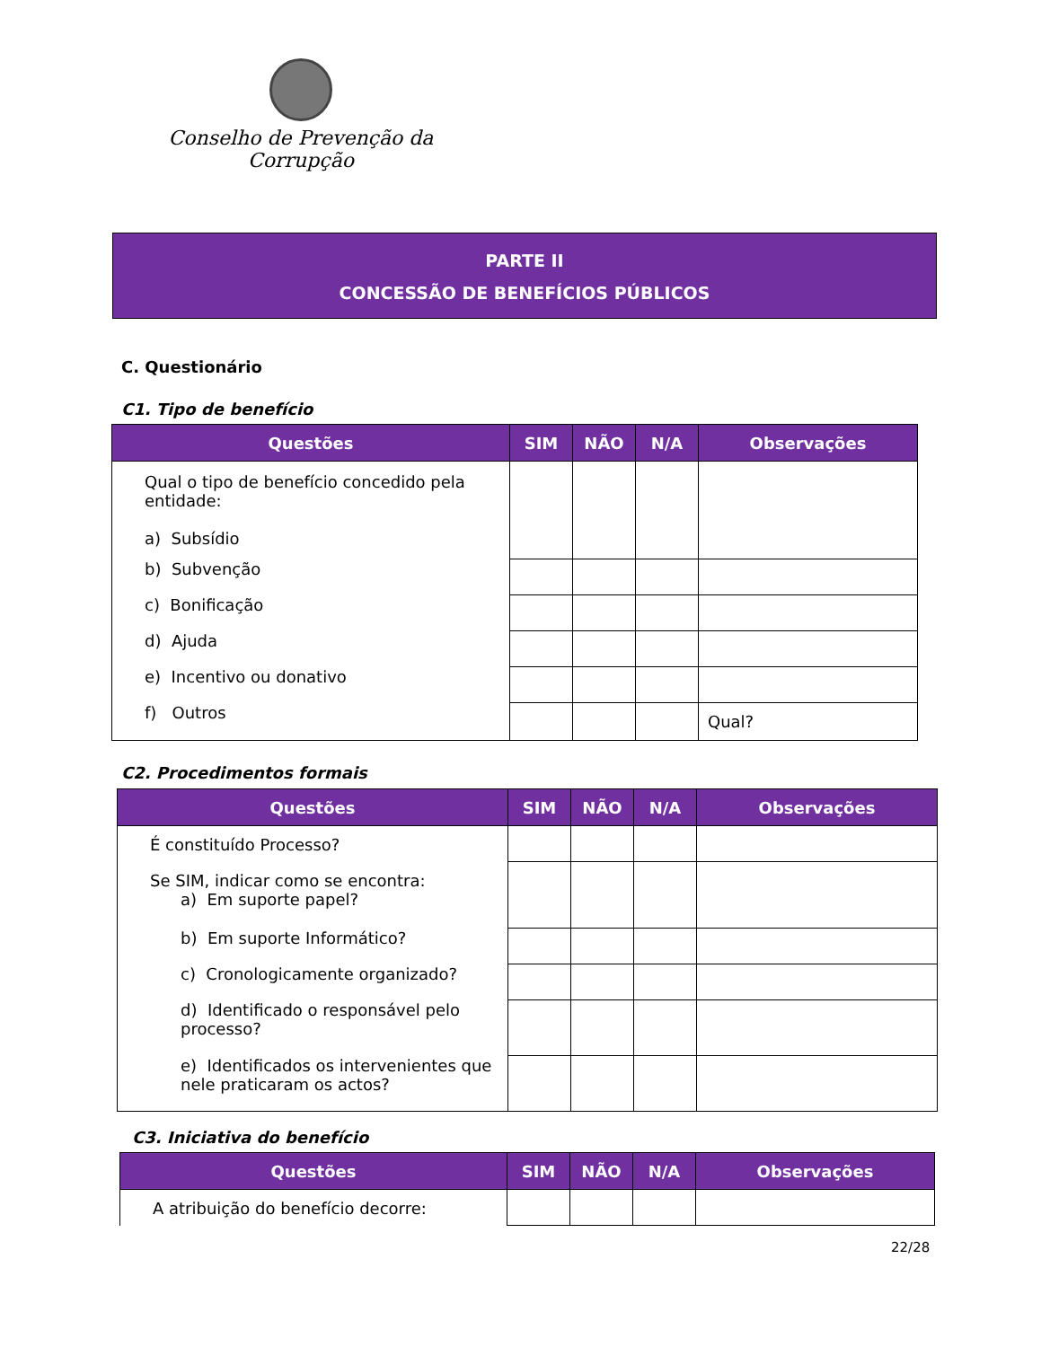Conselho de Prevenção da Corrupção
PARTE II
CONCESSÃO DE BENEFÍCIOS PÚBLICOS
C. Questionário
C1. Tipo de benefício
| Questões | SIM | NÃO | N/A | Observações |
| --- | --- | --- | --- | --- |
| Qual o tipo de benefício concedido pela entidade: a) Subsídio | | | | |
| b) Subvenção | | | | |
| c) Bonificação | | | | |
| d) Ajuda | | | | |
| e) Incentivo ou donativo | | | | |
| f) Outros | | | | Qual? |
C2. Procedimentos formais
| Questões | SIM | NÃO | N/A | Observações |
| --- | --- | --- | --- | --- |
| É constituído Processo? | | | | |
| Se SIM, indicar como se encontra: a) Em suporte papel? | | | | |
| b) Em suporte Informático? | | | | |
| c) Cronologicamente organizado? | | | | |
| d) Identificado o responsável pelo processo? | | | | |
| e) Identificados os intervenientes que nele praticaram os actos? | | | | |
C3. Iniciativa do benefício
| Questões | SIM | NÃO | N/A | Observações |
| --- | --- | --- | --- | --- |
| A atribuição do benefício decorre: | | | | |
22/28